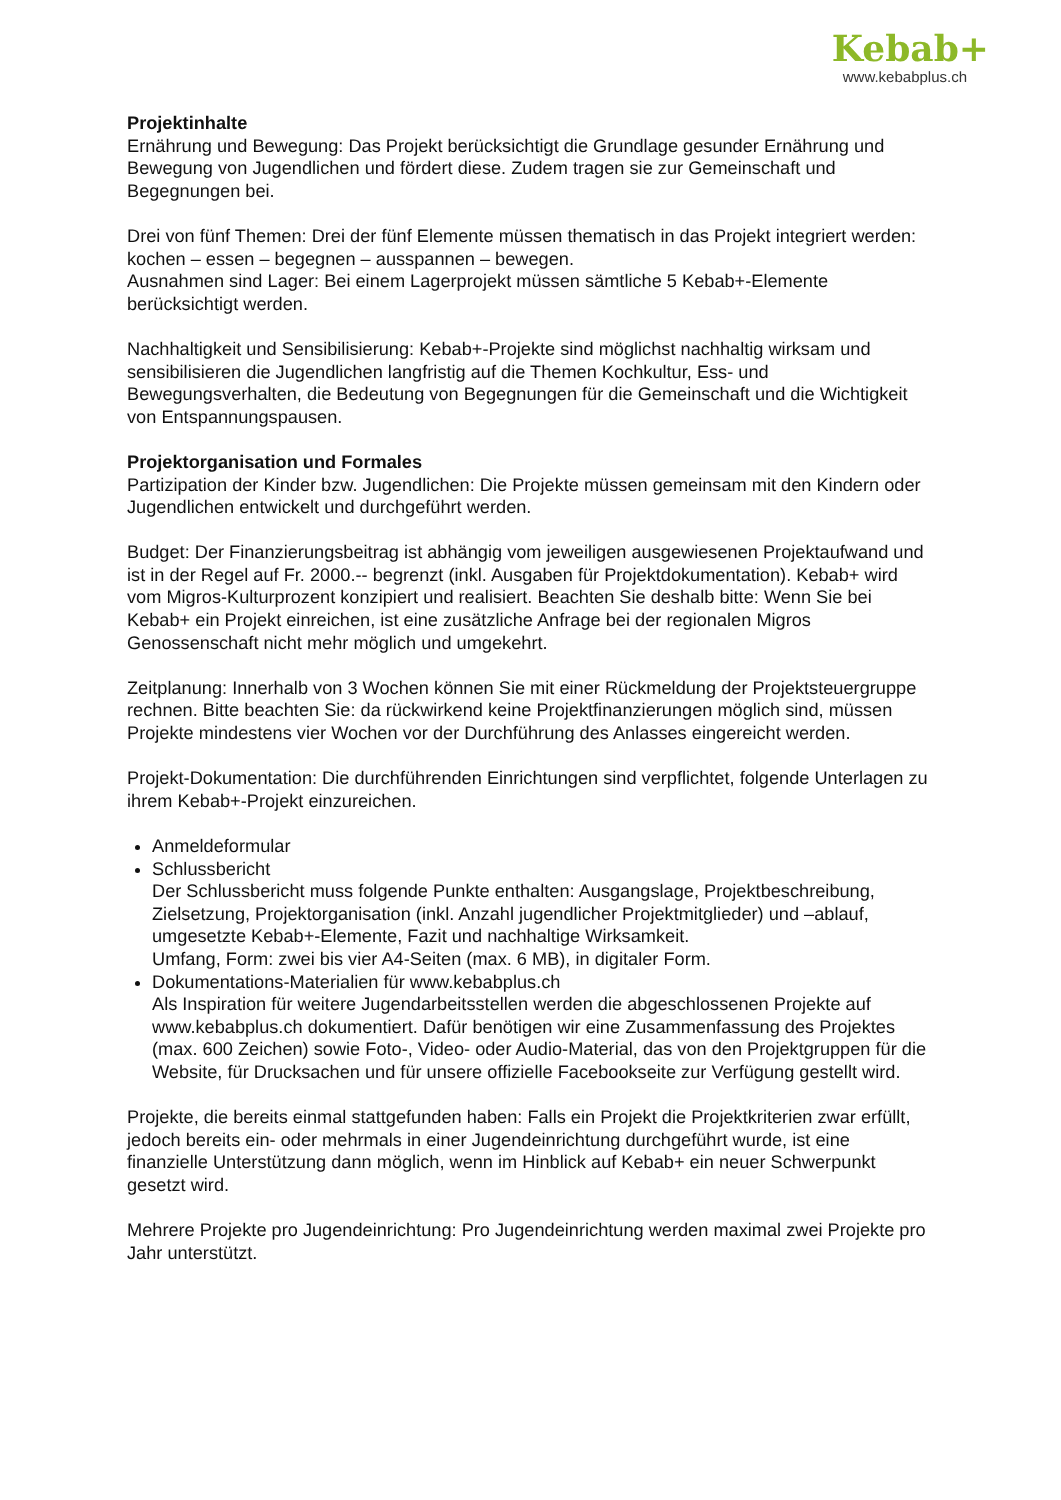Kebab+
www.kebabplus.ch
Projektinhalte
Ernährung und Bewegung: Das Projekt berücksichtigt die Grundlage gesunder Ernährung und Bewegung von Jugendlichen und fördert diese. Zudem tragen sie zur Gemeinschaft und Begegnungen bei.
Drei von fünf Themen: Drei der fünf Elemente müssen thematisch in das Projekt integriert werden: kochen – essen – begegnen – ausspannen – bewegen.
Ausnahmen sind Lager: Bei einem Lagerprojekt müssen sämtliche 5 Kebab+-Elemente berücksichtigt werden.
Nachhaltigkeit und Sensibilisierung: Kebab+-Projekte sind möglichst nachhaltig wirksam und sensibilisieren die Jugendlichen langfristig auf die Themen Kochkultur, Ess- und Bewegungsverhalten, die Bedeutung von Begegnungen für die Gemeinschaft und die Wichtigkeit von Entspannungspausen.
Projektorganisation und Formales
Partizipation der Kinder bzw. Jugendlichen: Die Projekte müssen gemeinsam mit den Kindern oder Jugendlichen entwickelt und durchgeführt werden.
Budget: Der Finanzierungsbeitrag ist abhängig vom jeweiligen ausgewiesenen Projektaufwand und ist in der Regel auf Fr. 2000.-- begrenzt (inkl. Ausgaben für Projektdokumentation). Kebab+ wird vom Migros-Kulturprozent konzipiert und realisiert. Beachten Sie deshalb bitte: Wenn Sie bei Kebab+ ein Projekt einreichen, ist eine zusätzliche Anfrage bei der regionalen Migros Genossenschaft nicht mehr möglich und umgekehrt.
Zeitplanung: Innerhalb von 3 Wochen können Sie mit einer Rückmeldung der Projektsteuergruppe rechnen. Bitte beachten Sie: da rückwirkend keine Projektfinanzierungen möglich sind, müssen Projekte mindestens vier Wochen vor der Durchführung des Anlasses eingereicht werden.
Projekt-Dokumentation: Die durchführenden Einrichtungen sind verpflichtet, folgende Unterlagen zu ihrem Kebab+-Projekt einzureichen.
Anmeldeformular
Schlussbericht
Der Schlussbericht muss folgende Punkte enthalten: Ausgangslage, Projektbeschreibung, Zielsetzung, Projektorganisation (inkl. Anzahl jugendlicher Projektmitglieder) und –ablauf, umgesetzte Kebab+-Elemente, Fazit und nachhaltige Wirksamkeit.
Umfang, Form: zwei bis vier A4-Seiten (max. 6 MB), in digitaler Form.
Dokumentations-Materialien für www.kebabplus.ch
Als Inspiration für weitere Jugendarbeitsstellen werden die abgeschlossenen Projekte auf www.kebabplus.ch dokumentiert. Dafür benötigen wir eine Zusammenfassung des Projektes (max. 600 Zeichen) sowie Foto-, Video- oder Audio-Material, das von den Projektgruppen für die Website, für Drucksachen und für unsere offizielle Facebookseite zur Verfügung gestellt wird.
Projekte, die bereits einmal stattgefunden haben: Falls ein Projekt die Projektkriterien zwar erfüllt, jedoch bereits ein- oder mehrmals in einer Jugendeinrichtung durchgeführt wurde, ist eine finanzielle Unterstützung dann möglich, wenn im Hinblick auf Kebab+ ein neuer Schwerpunkt gesetzt wird.
Mehrere Projekte pro Jugendeinrichtung: Pro Jugendeinrichtung werden maximal zwei Projekte pro Jahr unterstützt.